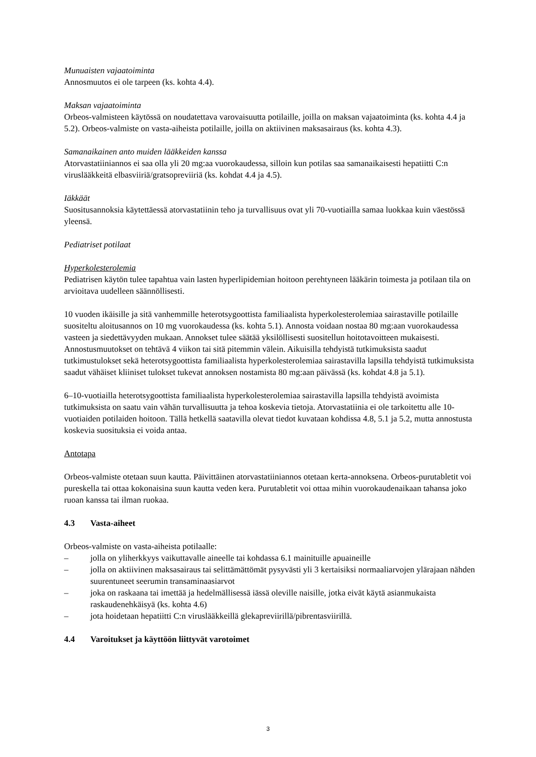Munuaisten vajaatoiminta
Annosmuutos ei ole tarpeen (ks. kohta 4.4).
Maksan vajaatoiminta
Orbeos-valmisteen käytössä on noudatettava varovaisuutta potilaille, joilla on maksan vajaatoiminta (ks. kohta 4.4 ja 5.2). Orbeos-valmiste on vasta-aiheista potilaille, joilla on aktiivinen maksasairaus (ks. kohta 4.3).
Samanaikainen anto muiden lääkkeiden kanssa
Atorvastatiiniannos ei saa olla yli 20 mg:aa vuorokaudessa, silloin kun potilas saa samanaikaisesti hepatiitti C:n viruslääkkeitä elbasviiriä/gratsopreviiriä (ks. kohdat 4.4 ja 4.5).
Iäkkäät
Suositusannoksia käytettäessä atorvastatiinin teho ja turvallisuus ovat yli 70-vuotiailla samaa luokkaa kuin väestössä yleensä.
Pediatriset potilaat
Hyperkolesterolemia
Pediatrisen käytön tulee tapahtua vain lasten hyperlipidemian hoitoon perehtyneen lääkärin toimesta ja potilaan tila on arvioitava uudelleen säännöllisesti.
10 vuoden ikäisille ja sitä vanhemmille heterotsygoottista familiaalista hyperkolesterolemiaa sairastaville potilaille suositeltu aloitusannos on 10 mg vuorokaudessa (ks. kohta 5.1). Annosta voidaan nostaa 80 mg:aan vuorokaudessa vasteen ja siedettävyyden mukaan. Annokset tulee säätää yksilöllisesti suositellun hoitotavoitteen mukaisesti. Annostusmuutokset on tehtävä 4 viikon tai sitä pitemmin välein. Aikuisilla tehdyistä tutkimuksista saadut tutkimustulokset sekä heterotsygoottista familiaalista hyperkolesterolemiaa sairastavilla lapsilla tehdyistä tutkimuksista saadut vähäiset kliiniset tulokset tukevat annoksen nostamista 80 mg:aan päivässä (ks. kohdat 4.8 ja 5.1).
6–10-vuotiailla heterotsygoottista familiaalista hyperkolesterolemiaa sairastavilla lapsilla tehdyistä avoimista tutkimuksista on saatu vain vähän turvallisuutta ja tehoa koskevia tietoja. Atorvastatiinia ei ole tarkoitettu alle 10-vuotiaiden potilaiden hoitoon. Tällä hetkellä saatavilla olevat tiedot kuvataan kohdissa 4.8, 5.1 ja 5.2, mutta annostusta koskevia suosituksia ei voida antaa.
Antotapa
Orbeos-valmiste otetaan suun kautta. Päivittäinen atorvastatiiniannos otetaan kerta-annoksena. Orbeos-purutabletit voi pureskella tai ottaa kokonaisina suun kautta veden kera. Purutabletit voi ottaa mihin vuorokaudenaikaan tahansa joko ruoan kanssa tai ilman ruokaa.
4.3 Vasta-aiheet
Orbeos-valmiste on vasta-aiheista potilaalle:
– jolla on yliherkkyys vaikuttavalle aineelle tai kohdassa 6.1 mainituille apuaineille
– jolla on aktiivinen maksasairaus tai selittämättömät pysyvästi yli 3 kertaisiksi normaaliarvojen ylärajaan nähden suurentuneet seerumin transaminaasiarvot
– joka on raskaana tai imettää ja hedelmällisessä iässä oleville naisille, jotka eivät käytä asianmukaista raskaudenehkäisyä (ks. kohta 4.6)
– jota hoidetaan hepatiitti C:n viruslääkkeillä glekapreviirillä/pibrentasviirillä.
4.4 Varoitukset ja käyttöön liittyvät varotoimet
3